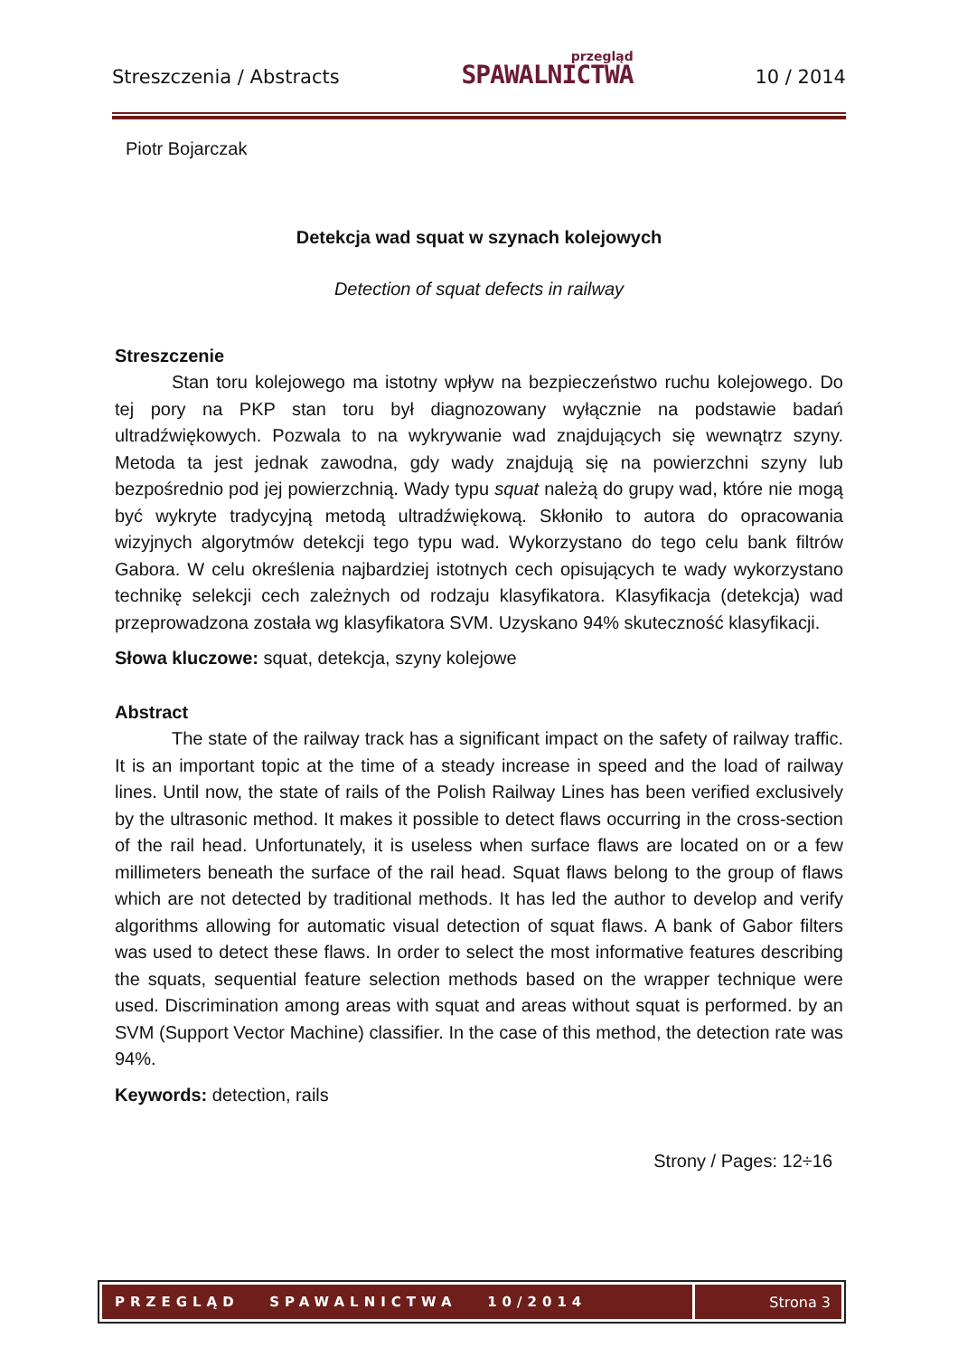Streszczenia / Abstracts
przegląd
SPAWALNICTWA
10 / 2014
Piotr Bojarczak
Detekcja wad squat w szynach kolejowych
Detection of squat defects in railway
Streszczenie
Stan toru kolejowego ma istotny wpływ na bezpieczeństwo ruchu kolejowego. Do tej pory na PKP stan toru był diagnozowany wyłącznie na podstawie badań ultradźwiękowych. Pozwala to na wykrywanie wad znajdujących się wewnątrz szyny. Metoda ta jest jednak zawodna, gdy wady znajdują się na powierzchni szyny lub bezpośrednio pod jej powierzchnią. Wady typu squat należą do grupy wad, które nie mogą być wykryte tradycyjną metodą ultradźwiękową. Skłoniło to autora do opracowania wizyjnych algorytmów detekcji tego typu wad. Wykorzystano do tego celu bank filtrów Gabora. W celu określenia najbardziej istotnych cech opisujących te wady wykorzystano technikę selekcji cech zależnych od rodzaju klasyfikatora. Klasyfikacja (detekcja) wad przeprowadzona została wg klasyfikatora SVM. Uzyskano 94% skuteczność klasyfikacji.
Słowa kluczowe: squat, detekcja, szyny kolejowe
Abstract
The state of the railway track has a significant impact on the safety of railway traffic. It is an important topic at the time of a steady increase in speed and the load of railway lines. Until now, the state of rails of the Polish Railway Lines has been verified exclusively by the ultrasonic method. It makes it possible to detect flaws occurring in the cross-section of the rail head. Unfortunately, it is useless when surface flaws are located on or a few millimeters beneath the surface of the rail head. Squat flaws belong to the group of flaws which are not detected by traditional methods. It has led the author to develop and verify algorithms allowing for automatic visual detection of squat flaws. A bank of Gabor filters was used to detect these flaws. In order to select the most informative features describing the squats, sequential feature selection methods based on the wrapper technique were used. Discrimination among areas with squat and areas without squat is performed. by an SVM (Support Vector Machine) classifier. In the case of this method, the detection rate was 94%.
Keywords: detection, rails
Strony / Pages: 12÷16
PRZEGLĄD SPAWALNICTWA 10/2014
Strona 3